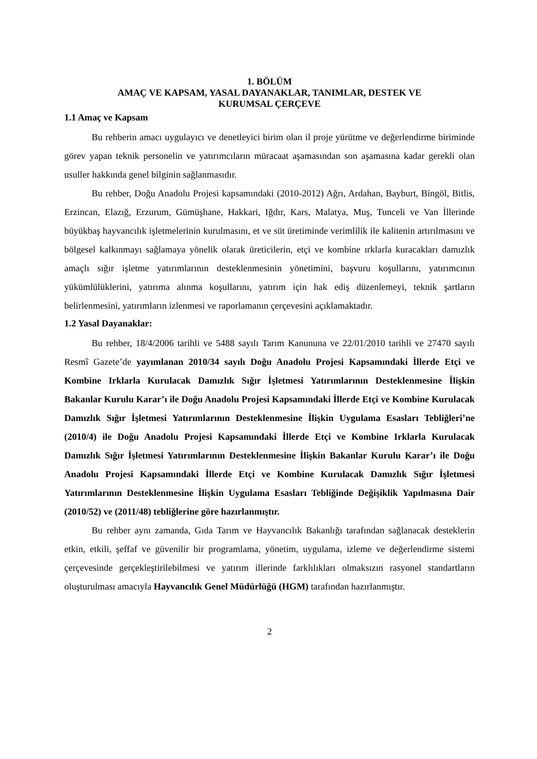1. BÖLÜM
AMAÇ VE KAPSAM, YASAL DAYANAKLAR, TANIMLAR, DESTEK VE
KURUMSAL ÇERÇEVE
1.1 Amaç ve Kapsam
Bu rehberin amacı uygulayıcı ve denetleyici birim olan il proje yürütme ve değerlendirme biriminde görev yapan teknik personelin ve yatırımcıların müracaat aşamasından son aşamasına kadar gerekli olan usuller hakkında genel bilginin sağlanmasıdır.
Bu rehber, Doğu Anadolu Projesi kapsamındaki (2010-2012) Ağrı, Ardahan, Bayburt, Bingöl, Bitlis, Erzincan, Elazığ, Erzurum, Gümüşhane, Hakkari, Iğdır, Kars, Malatya, Muş, Tunceli ve Van İllerinde büyükbaş hayvancılık işletmelerinin kurulmasını, et ve süt üretiminde verimlilik ile kalitenin artırılmasını ve bölgesel kalkınmayı sağlamaya yönelik olarak üreticilerin, etçi ve kombine ırklarla kuracakları damızlık amaçlı sığır işletme yatırımlarının desteklenmesinin yönetimini, başvuru koşullarını, yatırımcının yükümlülüklerini, yatırıma alınma koşullarını, yatırım için hak ediş düzenlemeyi, teknik şartların belirlenmesini, yatırımların izlenmesi ve raporlamanın çerçevesini açıklamaktadır.
1.2 Yasal Dayanaklar:
Bu rehber, 18/4/2006 tarihli ve 5488 sayılı Tarım Kanununa ve 22/01/2010 tarihli ve 27470 sayılı Resmî Gazete’de yayımlanan 2010/34 sayılı Doğu Anadolu Projesi Kapsamındaki İllerde Etçi ve Kombine Irklarla Kurulacak Damızlık Sığır İşletmesi Yatırımlarının Desteklenmesine İlişkin Bakanlar Kurulu Karar’ı ile Doğu Anadolu Projesi Kapsamındaki İllerde Etçi ve Kombine Kurulacak Damızlık Sığır İşletmesi Yatırımlarının Desteklenmesine İlişkin Uygulama Esasları Tebliğleri’ne (2010/4) ile Doğu Anadolu Projesi Kapsamındaki İllerde Etçi ve Kombine Irklarla Kurulacak Damızlık Sığır İşletmesi Yatırımlarının Desteklenmesine İlişkin Bakanlar Kurulu Karar’ı ile Doğu Anadolu Projesi Kapsamındaki İllerde Etçi ve Kombine Kurulacak Damızlık Sığır İşletmesi Yatırımlarının Desteklenmesine İlişkin Uygulama Esasları Tebliğinde Değişiklik Yapılmasına Dair (2010/52) ve (2011/48) tebliğlerine göre hazırlanmıştır.
Bu rehber aynı zamanda, Gıda Tarım ve Hayvancılık Bakanlığı tarafından sağlanacak desteklerin etkin, etkili, şeffaf ve güvenilir bir programlama, yönetim, uygulama, izleme ve değerlendirme sistemi çerçevesinde gerçekleştirilebilmesi ve yatırım illerinde farklılıkları olmaksızın rasyonel standartların oluşturulması amacıyla Hayvancılık Genel Müdürlüğü (HGM) tarafından hazırlanmıştır.
2